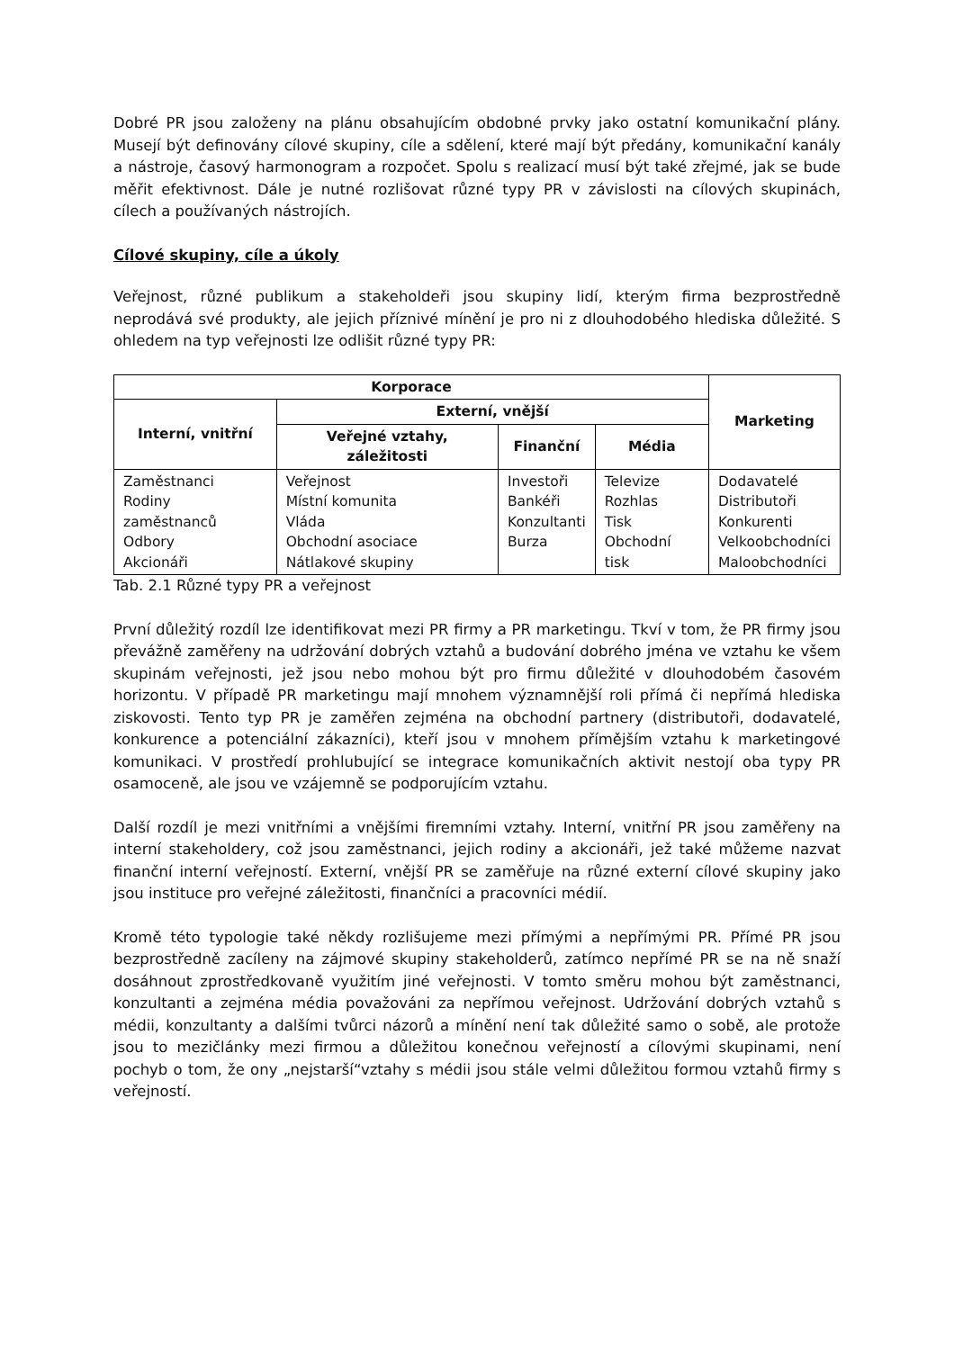Dobré PR jsou založeny na plánu obsahujícím obdobné prvky jako ostatní komunikační plány. Musejí být definovány cílové skupiny, cíle a sdělení, které mají být předány, komunikační kanály a nástroje, časový harmonogram a rozpočet. Spolu s realizací musí být také zřejmé, jak se bude měřit efektivnost. Dále je nutné rozlišovat různé typy PR v závislosti na cílových skupinách, cílech a používaných nástrojích.
Cílové skupiny, cíle a úkoly
Veřejnost, různé publikum a stakeholdeři jsou skupiny lidí, kterým firma bezprostředně neprodává své produkty, ale jejich příznivé mínění je pro ni z dlouhodobého hlediska důležité. S ohledem na typ veřejnosti lze odlišit různé typy PR:
| Korporace | | | | Marketing |
| --- | --- | --- | --- | --- |
| Interní, vnitřní | Externí, vnější | | | |
| | Veřejné vztahy, záležitosti | Finanční | Média | |
| Zaměstnanci Rodiny zaměstnanců Odbory Akcionáři | Veřejnost Místní komunita Vláda Obchodní asociace Nátlakové skupiny | Investoři Bankéři Konzultanti Burza | Televize Rozhlas Tisk Obchodní tisk | Dodavatelé Distributoři Konkurenti Velkoobchodníci Maloobchodníci |
Tab. 2.1 Různé typy PR a veřejnost
První důležitý rozdíl lze identifikovat mezi PR firmy a PR marketingu. Tkví v tom, že PR firmy jsou převážně zaměřeny na udržování dobrých vztahů a budování dobrého jména ve vztahu ke všem skupinám veřejnosti, jež jsou nebo mohou být pro firmu důležité v dlouhodobém časovém horizontu. V případě PR marketingu mají mnohem významnější roli přímá či nepřímá hlediska ziskovosti. Tento typ PR je zaměřen zejména na obchodní partnery (distributoři, dodavatelé, konkurence a potenciální zákazníci), kteří jsou v mnohem přímějším vztahu k marketingové komunikaci. V prostředí prohlubující se integrace komunikačních aktivit nestojí oba typy PR osamoceně, ale jsou ve vzájemně se podporujícím vztahu.
Další rozdíl je mezi vnitřními a vnějšími firemními vztahy. Interní, vnitřní PR jsou zaměřeny na interní stakeholdery, což jsou zaměstnanci, jejich rodiny a akcionáři, jež také můžeme nazvat finanční interní veřejností. Externí, vnější PR se zaměřuje na různé externí cílové skupiny jako jsou instituce pro veřejné záležitosti, finančníci a pracovníci médií.
Kromě této typologie také někdy rozlišujeme mezi přímými a nepřímými PR. Přímé PR jsou bezprostředně zacíleny na zájmové skupiny stakeholderů, zatímco nepřímé PR se na ně snaží dosáhnout zprostředkovaně využitím jiné veřejnosti. V tomto směru mohou být zaměstnanci, konzultanti a zejména média považováni za nepřímou veřejnost. Udržování dobrých vztahů s médii, konzultanty a dalšími tvůrci názorů a mínění není tak důležité samo o sobě, ale protože jsou to mezičlánky mezi firmou a důležitou konečnou veřejností a cílovými skupinami, není pochyb o tom, že ony „nejstarší“vztahy s médii jsou stále velmi důležitou formou vztahů firmy s veřejností.